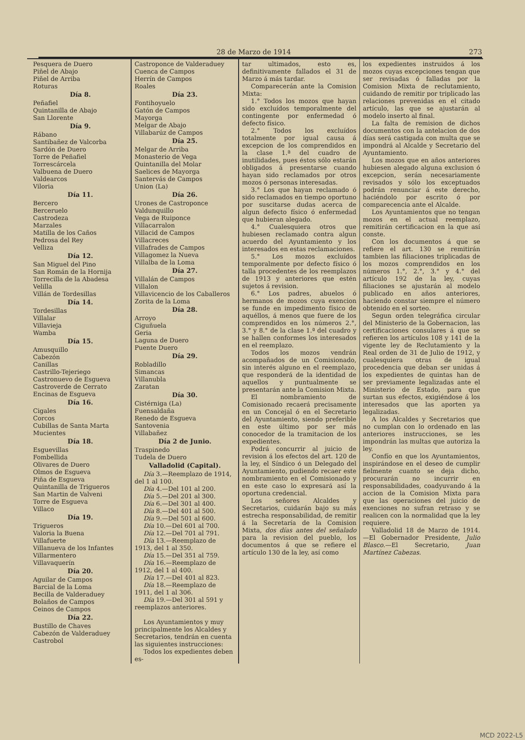28 de Marzo de 1914 273
Pesquera de Duero
Piñel de Abajo
Piñel de Arriba
Roturas
Día 8.
Peñafiel
Quintanilla de Abajo
San Llorente
Día 9.
Rábano
Santibañez de Valcorba
Sardón de Duero
Torre de Peñafiel
Torrescárcela
Valbuena de Duero
Valdearcos
Viloria
Día 11.
Bercero
Berceruelo
Castrodeza
Marzales
Matilla de los Caños
Pedrosa del Rey
Velliza
Día 12.
San Miguel del Pino
San Román de la Hornija
Torrecilla de la Abadesa
Velilla
Villán de Tordesillas
Día 14.
Tordesillas
Villalar
Villavieja
Wamba
Día 15.
Amusquillo
Cabezón
Canillas
Castrillo-Tejeriego
Castronuevo de Esgueva
Castroverde de Cerrato
Encinas de Esgueva
Día 16.
Cigales
Corcos
Cubillas de Santa Marta
Mucientes
Día 18.
Esguevillas
Fombellida
Olivares de Duero
Olmos de Esgueva
Piña de Esgueva
Quintanilla de Trigueros
San Martin de Valveni
Torre de Esgueva
Villaco
Día 19.
Trigueros
Valoria la Buena
Villafuerte
Villanueva de los Infantes
Villarmentero
Villavaquerín
Día 20.
Aguilar de Campos
Barcial de la Loma
Becilla de Valderaduey
Bolaños de Campos
Ceinos de Campos
Día 22.
Bustillo de Chaves
Cabezón de Valderaduey
Castrobol
Castroponce de Valderaduey
Cuenca de Campos
Herrín de Campos
Roales
Día 23.
Fontihoyuelo
Gatón de Campos
Mayorga
Melgar de Abajo
Villabarúz de Campos
Día 25.
Melgar de Arriba
Monasterio de Vega
Quintanilla del Molar
Saelices de Mayorga
Santervás de Campos
Union (La)
Día 26.
Urones de Castroponce
Valdunquillo
Vega de Ruiponce
Villacarralon
Villacid de Campos
Villacreces
Villafrades de Campos
Villagomez la Nueva
Villalba de la Loma
Día 27.
Villalán de Campos
Villalon
Villavicencio de los Caballeros
Zorita de la Loma
Día 28.
Arroyo
Ciguñuela
Geria
Laguna de Duero
Puente Duero
Día 29.
Robladillo
Simancas
Villanubla
Zaratan
Día 30.
Cistérniga (La)
Fuensaldaña
Renedo de Esgueva
Santovenia
Villabañez
Día 2 de Junio.
Traspinedo
Tudela de Duero
Valladolid (Capital).
Día 3.—Reemplazo de 1914, del 1 al 100.
Día 4.—Del 101 al 200.
Día 5.—Del 201 al 300.
Día 6.—Del 301 al 400.
Día 8.—Del 401 al 500.
Día 9.—Del 501 al 600.
Día 10.—Del 601 al 700.
Día 12.—Del 701 al 791.
Día 13.—Reemplazo de 1913, del 1 al 350.
Día 15.—Del 351 al 759.
Día 16.—Reemplazo de 1912, del 1 al 400.
Día 17.—Del 401 al 823.
Día 18.—Reemplazo de 1911, del 1 al 306.
Día 19.—Del 301 al 591 y reemplazos anteriores.
Los Ayuntamientos y muy principalmente los Alcaldes y Secretarios, tendrán en cuenta las siguientes instrucciones:
Todos los expedientes deben es-
tar ultimados, esto es, definitivamente fallados el 31 de Marzo á más tardar.
Comparecerán ante la Comision Mixta:
1.° Todos los mozos que hayan sido excluídos temporalmente del contingente por enfermedad ó defecto físico.
2.° Todos los excluídos totalmente por igual causa á excepcion de los comprendidos en la clase 1.ª del cuadro de inutilidades, pues éstos sólo estarán obligados á presentarse cuando hayan sido reclamados por otros mozos ó personas interesadas.
3.° Los que hayan reclamado ó sido reclamados en tiempo oportuno por suscitarse dudas acerca de algun defecto físico ó enfermedad que hubieran alegado.
4.° Cualesquiera otros que hubiesen reclamado contra algun acuerdo del Ayuntamiento y los interesados en estas reclamaciones.
5.° Los mozos excluídos temporalmente por defecto físico ó talla procedentes de los reemplazos de 1913 y anteriores que estén sujetos á revision.
6.° Los padres, abuelos ó hermanos de mozos cuya exencion se funde en impedimento físico de aquéllos, á menos que fuere de los comprendidos en los números 2.°, 3.° y 8.° de la clase 1.ª del cuadro y se hallen conformes los interesados en el reemplazo.
Todos los mozos vendrán acompañados de un Comisionado, sin interés alguno en el reemplazo, que responderá de la identidad de aquellos y puntualmente se presentarán ante la Comision Mixta.
El nombramiento de Comisionado recaerá precisamente en un Concejal ó en el Secretario del Ayuntamiento, siendo preferible en este último por ser más conocedor de la tramitacion de los expedientes.
Podrá concurrir al juicio de revision á los efectos del art. 120 de la ley, el Síndico ó un Delegado del Ayuntamiento, pudiendo recaer este nombramiento en el Comisionado y en este caso lo expresará así la oportuna credencial.
Los señores Alcaldes y Secretarios, cuidarán bajo su más estrecha responsabilidad, de remitir á la Secretaría de la Comision Mixta, dos días antes del señalado para la revision del pueblo, los documentos á que se refiere el artículo 130 de la ley, así como
los expedientes instruidos á los mozos cuyas excepciones tengan que ser revisadas ó falladas por la Comision Mixta de reclutamiento, cuidando de remitir por triplicado las relaciones prevenidas en el citado artículo, las que se ajustarán al modelo inserto al final.
La falta de remision de dichos documentos con la antelacion de dos días será castigada con multa que se impondrá al Alcalde y Secretario del Ayuntamiento.
Los mozos que en años anteriores hubiesen alegado alguna exclusion ó excepcion, serán necesariamente revisados y sólo los exceptuados podrán renunciar á este derecho, haciéndolo por escrito ó por comparecencia ante el Alcalde.
Los Ayuntamientos que no tengan mozos en el actual reemplazo, remitirán certificacion en la que así conste.
Con los documentos á que se refiere el art. 130 se remitirán tambien las filiaciones triplicadas de los mozos comprendidos en los números 1.°, 2.°, 3.° y 4.° del artículo 192 de la ley, cuyas filiaciones se ajustarán al modelo publicado en años anteriores, haciendo constar siempre el número obtenido en el sorteo.
Segun orden telegráfica circular del Ministerio de la Gobernacion, las certificaciones consulares á que se refieren los artículos 108 y 141 de la vigente ley de Reclutamiento y la Real orden de 31 de Julio de 1912, y cualesquiera otras de igual procedencia que deban ser unidas á los expedientes de quintas han de ser previamente legalizadas ante el Ministerio de Estado, para que surtan sus efectos, exigiéndose á los interesados que las aporten ya legalizadas.
A los Alcaldes y Secretarios que no cumplan con lo ordenado en las anteriores instrucciones, se les impondrán las multas que autoriza la ley.
Confío en que los Ayuntamientos, inspirándose en el deseo de cumplir fielmente cuanto se deja dicho, procurarán no incurrir en responsabilidades, coadyuvando á la accion de la Comision Mixta para que las operaciones del juicio de exenciones no sufran retraso y se realicen con la normalidad que la ley requiere.
Valladolid 18 de Marzo de 1914. —El Gobernador Presidente, Julio Blasco.—El Secretario, Juan Martínez Cabezas.
MCD 2022-L5